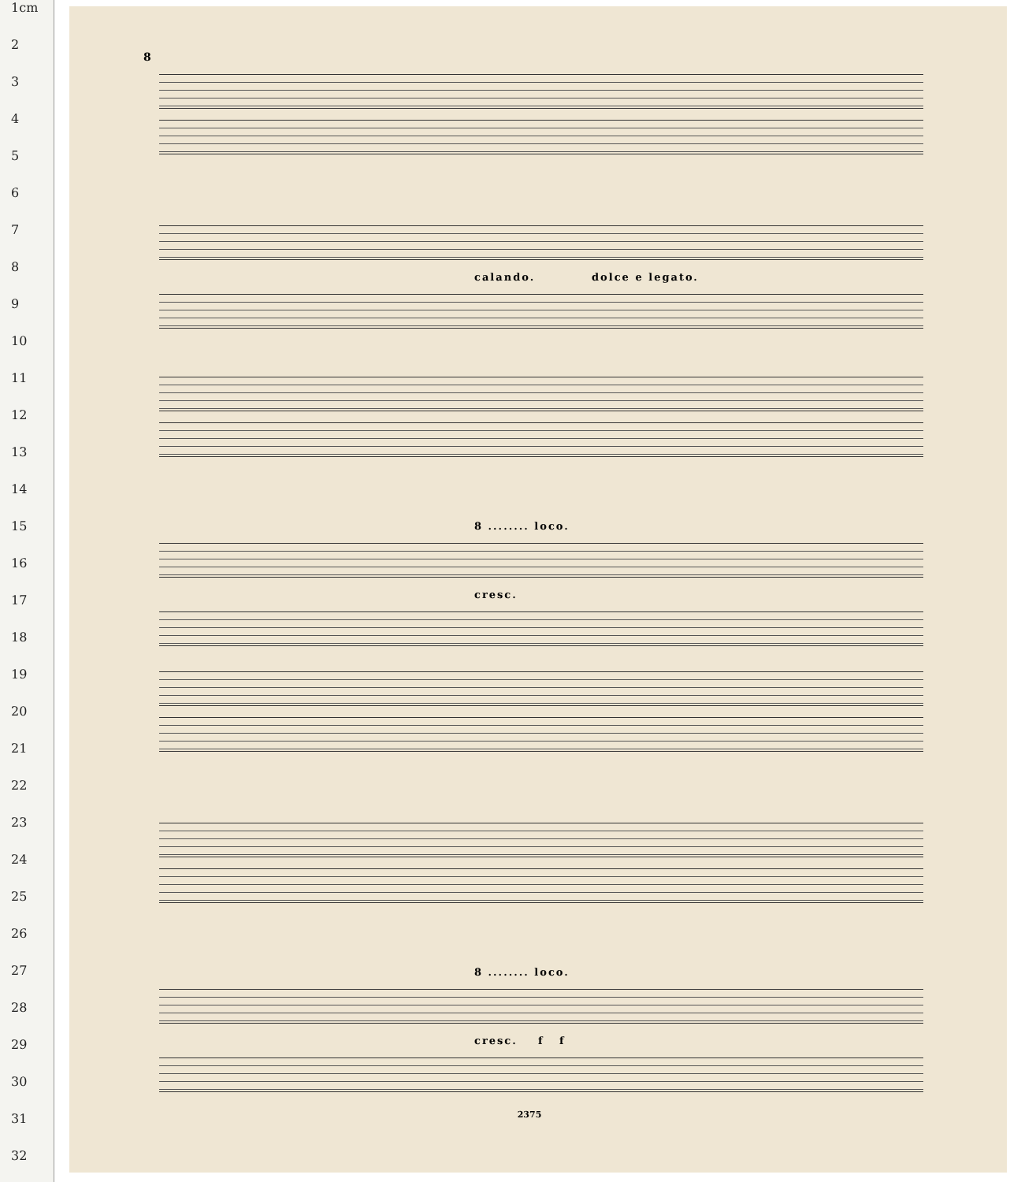1cm
2
3
4
5
6
7
8
9
10
11
12
13
14
15
16
17
18
19
20
21
22
23
24
25
26
27
28
29
30
31
32
8
calando. dolce e legato.
8 ........ loco.
cresc.
8 ........ loco.
cresc. f f
2375